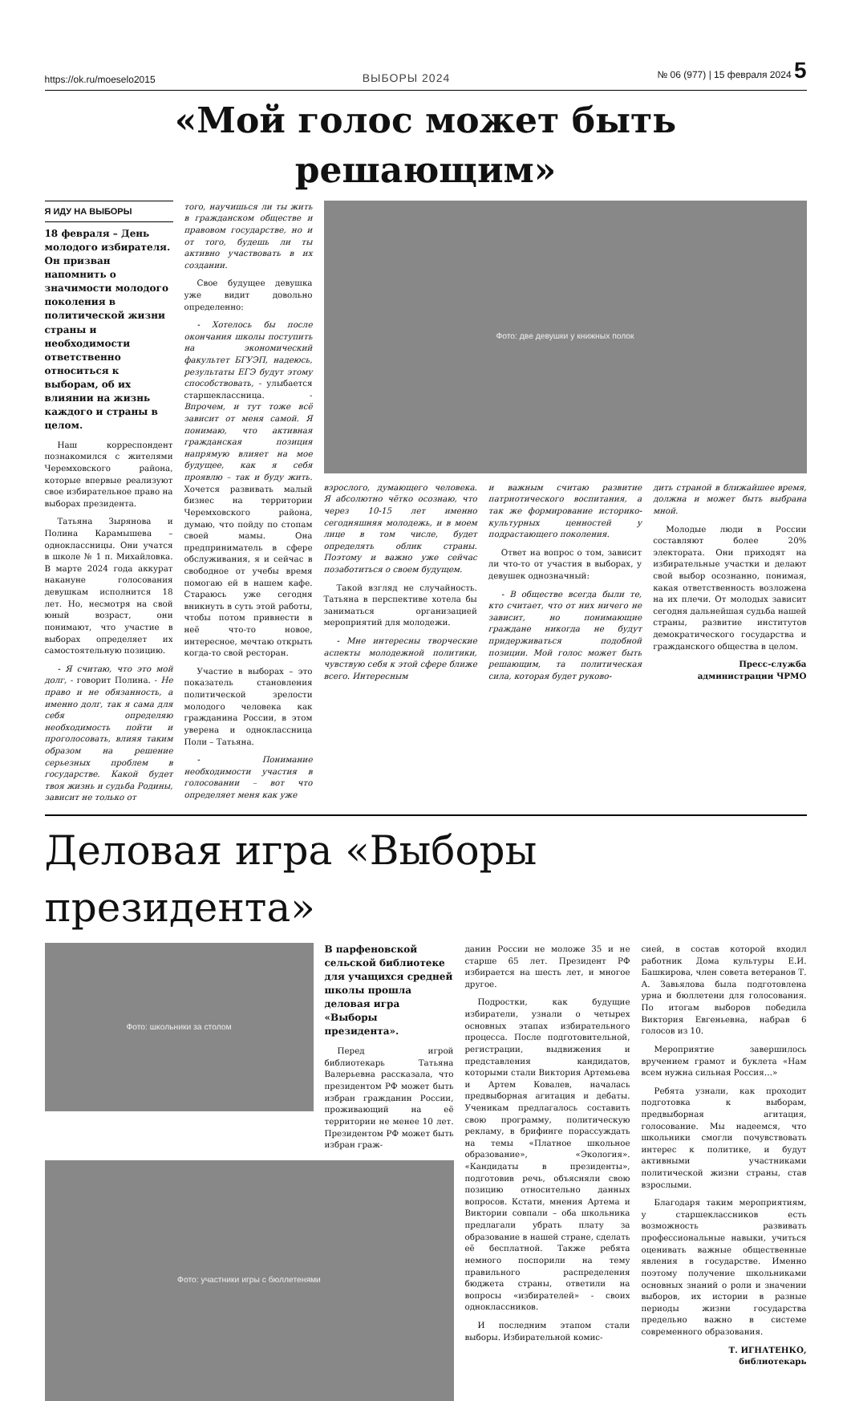https://ok.ru/moeselo2015 ВЫБОРЫ 2024 № 06 (977) | 15 февраля 2024 5
«Мой голос может быть решающим»
Я ИДУ НА ВЫБОРЫ
18 февраля – День молодого избирателя. Он призван напомнить о значимости молодого поколения в политической жизни страны и необходимости ответственно относиться к выборам, об их влиянии на жизнь каждого и страны в целом.
Наш корреспондент познакомился с жителями Черемховского района, которые впервые реализуют свое избирательное право на выборах президента.
Татьяна Зырянова и Полина Карамышева – одноклассницы. Они учатся в школе № 1 п. Михайловка. В марте 2024 года аккурат накануне голосования девушкам исполнится 18 лет. Но, несмотря на свой юный возраст, они понимают, что участие в выборах определяет их самостоятельную позицию.
- Я считаю, что это мой долг, - говорит Полина. - Не право и не обязанность, а именно долг, так я сама для себя определяю необходимость пойти и проголосовать, влияя таким образом на решение серьезных проблем в государстве. Какой будет твоя жизнь и судьба Родины, зависит не только от
того, научишься ли ты жить в гражданском обществе и правовом государстве, но и от того, будешь ли ты активно участвовать в их создании.
Свое будущее девушка уже видит довольно определенно:
- Хотелось бы после окончания школы поступить на экономический факультет БГУЭП, надеюсь, результаты ЕГЭ будут этому способствовать, - улыбается старшеклассница. - Впрочем, и тут тоже всё зависит от меня самой. Я понимаю, что активная гражданская позиция напрямую влияет на мое будущее, как я себя проявлю – так и буду жить. Хочется развивать малый бизнес на территории Черемховского района, думаю, что пойду по стопам своей мамы. Она предприниматель в сфере обслуживания, я и сейчас в свободное от учебы время помогаю ей в нашем кафе. Стараюсь уже сегодня вникнуть в суть этой работы, чтобы потом привнести в неё что-то новое, интересное, мечтаю открыть когда-то свой ресторан.
Участие в выборах – это показатель становления политической зрелости молодого человека как гражданина России, в этом уверена и одноклассница Поли – Татьяна.
- Понимание необходимости участия в голосовании – вот что определяет меня как уже
Фото: две девушки у книжных полок
взрослого, думающего человека. Я абсолютно чётко осознаю, что через 10-15 лет именно сегодняшняя молодежь, и в моем лице в том числе, будет определять облик страны. Поэтому и важно уже сейчас позаботиться о своем будущем.
Такой взгляд не случайность. Татьяна в перспективе хотела бы заниматься организацией мероприятий для молодежи.
- Мне интересны творческие аспекты молодежной политики, чувствую себя к этой сфере ближе всего. Интересным
и важным считаю развитие патриотического воспитания, а так же формирование историко-культурных ценностей у подрастающего поколения.
Ответ на вопрос о том, зависит ли что-то от участия в выборах, у девушек однозначный:
- В обществе всегда были те, кто считает, что от них ничего не зависит, но понимающие граждане никогда не будут придерживаться подобной позиции. Мой голос может быть решающим, та политическая сила, которая будет руково-
дить страной в ближайшее время, должна и может быть выбрана мной.
Молодые люди в России составляют более 20% электората. Они приходят на избирательные участки и делают свой выбор осознанно, понимая, какая ответственность возложена на их плечи. От молодых зависит сегодня дальнейшая судьба нашей страны, развитие институтов демократического государства и гражданского общества в целом.
Пресс-служба
администрации ЧРМО
Деловая игра «Выборы президента»
Фото: школьники за столом
В парфеновской сельской библиотеке для учащихся средней школы прошла деловая игра «Выборы президента».
Перед игрой библиотекарь Татьяна Валерьевна рассказала, что президентом РФ может быть избран гражданин России, проживающий на её территории не менее 10 лет. Президентом РФ может быть избран граж-
Фото: участники игры с бюллетенями
данин России не моложе 35 и не старше 65 лет. Президент РФ избирается на шесть лет, и многое другое.
Подростки, как будущие избиратели, узнали о четырех основных этапах избирательного процесса. После подготовительной, регистрации, выдвижения и представления кандидатов, которыми стали Виктория Артемьева и Артем Ковалев, началась предвыборная агитация и дебаты. Ученикам предлагалось составить свою программу, политическую рекламу, в брифинге порассуждать на темы «Платное школьное образование», «Экология». «Кандидаты в президенты», подготовив речь, объясняли свою позицию относительно данных вопросов. Кстати, мнения Артема и Виктории совпали – оба школьника предлагали убрать плату за образование в нашей стране, сделать её бесплатной. Также ребята немного поспорили на тему правильного распределения бюджета страны, ответили на вопросы «избирателей» - своих одноклассников.
И последним этапом стали выборы. Избирательной комис-
сией, в состав которой входил работник Дома культуры Е.И. Башкирова, член совета ветеранов Т. А. Завьялова была подготовлена урна и бюллетени для голосования. По итогам выборов победила Виктория Евгеньевна, набрав 6 голосов из 10.
Мероприятие завершилось вручением грамот и буклета «Нам всем нужна сильная Россия…»
Ребята узнали, как проходит подготовка к выборам, предвыборная агитация, голосование. Мы надеемся, что школьники смогли почувствовать интерес к политике, и будут активными участниками политической жизни страны, став взрослыми.
Благодаря таким мероприятиям, у старшеклассников есть возможность развивать профессиональные навыки, учиться оценивать важные общественные явления в государстве. Именно поэтому получение школьниками основных знаний о роли и значении выборов, их истории в разные периоды жизни государства предельно важно в системе современного образования.
Т. ИГНАТЕНКО,
библиотекарь